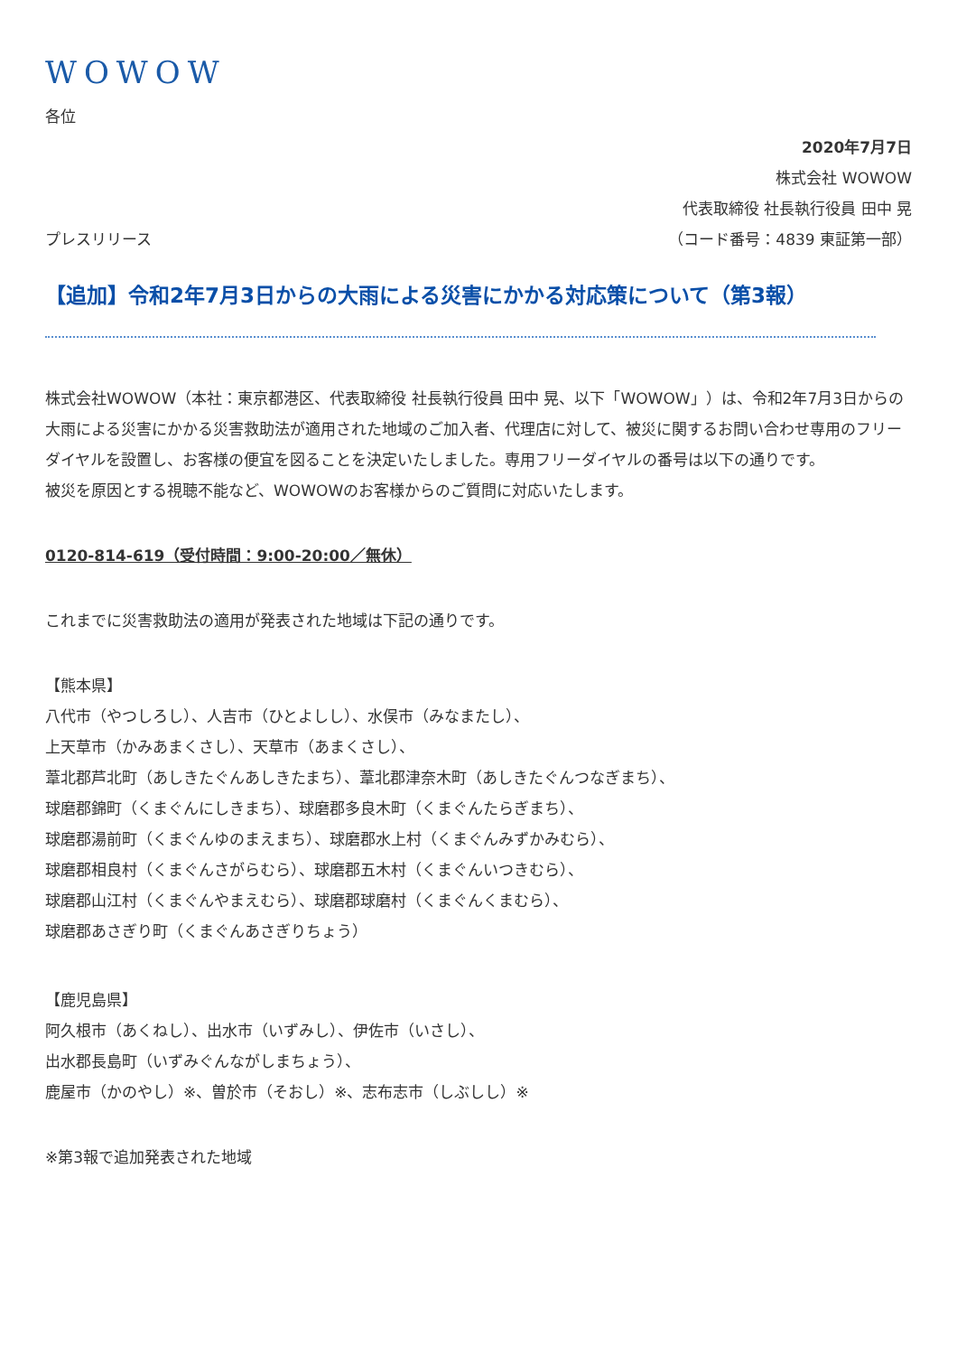WOWOW
各位
2020年7月7日
株式会社 WOWOW
代表取締役 社長執行役員 田中 晃
プレスリリース （コード番号：4839 東証第一部）
【追加】令和2年7月3日からの大雨による災害にかかる対応策について（第3報）
株式会社WOWOW（本社：東京都港区、代表取締役 社長執行役員 田中 晃、以下「WOWOW」）は、令和2年7月3日からの大雨による災害にかかる災害救助法が適用された地域のご加入者、代理店に対して、被災に関するお問い合わせ専用のフリーダイヤルを設置し、お客様の便宜を図ることを決定いたしました。専用フリーダイヤルの番号は以下の通りです。
被災を原因とする視聴不能など、WOWOWのお客様からのご質問に対応いたします。
0120-814-619（受付時間：9:00-20:00／無休）
これまでに災害救助法の適用が発表された地域は下記の通りです。
【熊本県】
八代市（やつしろし）、人吉市（ひとよしし）、水俣市（みなまたし）、
上天草市（かみあまくさし）、天草市（あまくさし）、
葦北郡芦北町（あしきたぐんあしきたまち）、葦北郡津奈木町（あしきたぐんつなぎまち）、
球磨郡錦町（くまぐんにしきまち）、球磨郡多良木町（くまぐんたらぎまち）、
球磨郡湯前町（くまぐんゆのまえまち）、球磨郡水上村（くまぐんみずかみむら）、
球磨郡相良村（くまぐんさがらむら）、球磨郡五木村（くまぐんいつきむら）、
球磨郡山江村（くまぐんやまえむら）、球磨郡球磨村（くまぐんくまむら）、
球磨郡あさぎり町（くまぐんあさぎりちょう）
【鹿児島県】
阿久根市（あくねし）、出水市（いずみし）、伊佐市（いさし）、
出水郡長島町（いずみぐんながしまちょう）、
鹿屋市（かのやし）※、曽於市（そおし）※、志布志市（しぶしし）※
※第3報で追加発表された地域